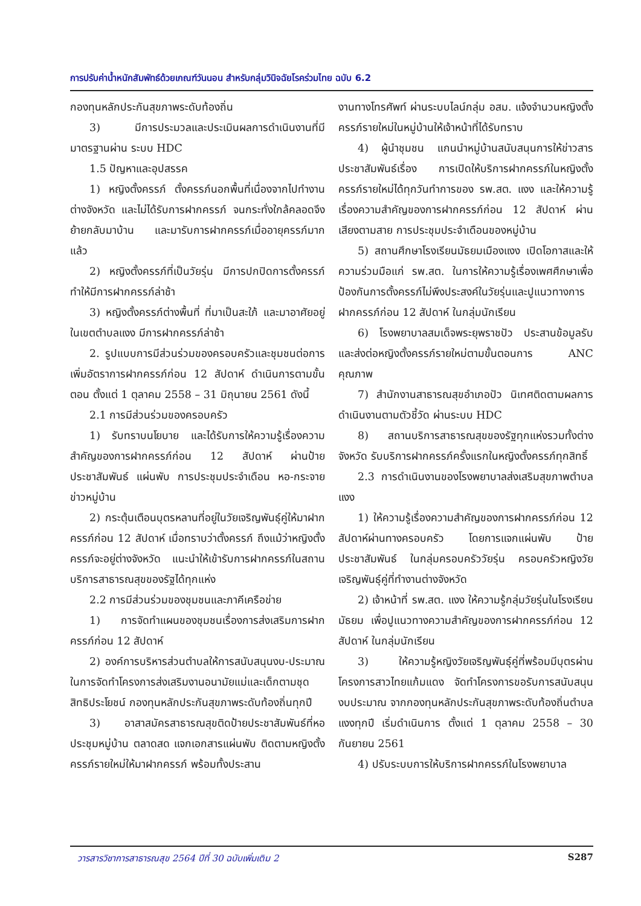การปรับค่าน้ำหนักสัมพัทธ์ด้วยเกณฑ์วันนอน สำหรับกลุ่มวินิจฉัยโรคร่วมไทย ฉบับ 6.2
กองทุนหลักประกันสุขภาพระดับท้องถิ่น
3) มีการประมวลและประเมินผลการดำเนินงานที่มีมาตรฐานผ่าน ระบบ HDC
1.5 ปัญหาและอุปสรรค
1) หญิงตั้งครรภ์ ตั้งครรภ์นอกพื้นที่เนื่องจากไปทำงานต่างจังหวัด และไม่ได้รับการฝากครรภ์ จนกระทั่งใกล้คลอดจึงย้ายกลับมาบ้าน และมารับการฝากครรภ์เมื่ออายุครรภ์มากแล้ว
2) หญิงตั้งครรภ์ที่เป็นวัยรุ่น มีการปกปิดการตั้งครรภ์ ทำให้มีการฝากครรภ์ล่าช้า
3) หญิงตั้งครรภ์ต่างพื้นที่ ที่มาเป็นสะใภ้ และมาอาศัยอยู่ในเขตตำบลแงง มีการฝากครรภ์ล่าช้า
2. รูปแบบการมีส่วนร่วมของครอบครัวและชุมชนต่อการเพิ่มอัตราการฝากครรภ์ก่อน 12 สัปดาห์ ดำเนินการตามขั้นตอน ตั้งแต่ 1 ตุลาคม 2558 – 31 มิถุนายน 2561 ดังนี้
2.1 การมีส่วนร่วมของครอบครัว
1) รับทราบนโยบาย และได้รับการให้ความรู้เรื่องความสำคัญของการฝากครรภ์ก่อน 12 สัปดาห์ ผ่านป้ายประชาสัมพันธ์ แผ่นพับ การประชุมประจำเดือน หอ-กระจายข่าวหมู่บ้าน
2) กระตุ้นเตือนบุตรหลานที่อยู่ในวัยเจริญพันธุ์คู่ให้มาฝากครรภ์ก่อน 12 สัปดาห์ เมื่อทราบว่าตั้งครรภ์ ถึงแม้ว่าหญิงตั้งครรภ์จะอยู่ต่างจังหวัด แนะนำให้เข้ารับการฝากครรภ์ในสถานบริการสาธารณสุขของรัฐได้ทุกแห่ง
2.2 การมีส่วนร่วมของชุมชนและภาคีเครือข่าย
1) การจัดทำแผนของชุมชนเรื่องการส่งเสริมการฝากครรภ์ก่อน 12 สัปดาห์
2) องค์การบริหารส่วนตำบลให้การสนับสนุนงบ-ประมาณในการจัดทำโครงการส่งเสริมงานอนามัยแม่และเด็กตามชุดสิทธิประโยชน์ กองทุนหลักประกันสุขภาพระดับท้องถิ่นทุกปี
3) อาสาสมัครสาธารณสุขติดป้ายประชาสัมพันธ์ที่หอประชุมหมู่บ้าน ตลาดสด แจกเอกสารแผ่นพับ ติดตามหญิงตั้งครรภ์รายใหม่ให้มาฝากครรภ์ พร้อมทั้งประสาน
งานทางโทรศัพท์ ผ่านระบบไลน์กลุ่ม อสม. แจ้งจำนวนหญิงตั้งครรภ์รายใหม่ในหมู่บ้านให้เจ้าหน้าที่ได้รับทราบ
4) ผู้นำชุมชน แกนนำหมู่บ้านสนับสนุนการให้ข่าวสารประชาสัมพันธ์เรื่อง การเปิดให้บริการฝากครรภ์ในหญิงตั้งครรภ์รายใหม่ได้ทุกวันทำการของ รพ.สต. แงง และให้ความรู้เรื่องความสำคัญของการฝากครรภ์ก่อน 12 สัปดาห์ ผ่านเสียงตามสาย การประชุมประจำเดือนของหมู่บ้าน
5) สถานศึกษาโรงเรียนมัธยมเมืองแงง เปิดโอกาสและให้ความร่วมมือแก่ รพ.สต. ในการให้ความรู้เรื่องเพศศึกษาเพื่อป้องกันการตั้งครรภ์ไม่พึงประสงค์ในวัยรุ่นและปูแนวทางการฝากครรภ์ก่อน 12 สัปดาห์ ในกลุ่มนักเรียน
6) โรงพยาบาลสมเด็จพระยุพราชปัว ประสานข้อมูลรับและส่งต่อหญิงตั้งครรภ์รายใหม่ตามขั้นตอนการ ANC คุณภาพ
7) สำนักงานสาธารณสุขอำเภอปัว นิเทศติดตามผลการดำเนินงานตามตัวชี้วัด ผ่านระบบ HDC
8) สถานบริการสาธารณสุขของรัฐทุกแห่งรวมทั้งต่างจังหวัด รับบริการฝากครรภ์ครั้งแรกในหญิงตั้งครรภ์ทุกสิทธิ์
2.3 การดำเนินงานของโรงพยาบาลส่งเสริมสุขภาพตำบลแงง
1) ให้ความรู้เรื่องความสำคัญของการฝากครรภ์ก่อน 12 สัปดาห์ผ่านทางครอบครัว โดยการแจกแผ่นพับ ป้ายประชาสัมพันธ์ ในกลุ่มครอบครัววัยรุ่น ครอบครัวหญิงวัยเจริญพันธุ์คู่ที่ทำงานต่างจังหวัด
2) เจ้าหน้าที่ รพ.สต. แงง ให้ความรู้กลุ่มวัยรุ่นในโรงเรียนมัธยม เพื่อปูแนวทางความสำคัญของการฝากครรภ์ก่อน 12 สัปดาห์ ในกลุ่มนักเรียน
3) ให้ความรู้หญิงวัยเจริญพันธุ์คู่ที่พร้อมมีบุตรผ่านโครงการสาวไทยแก้มแดง จัดทำโครงการขอรับการสนับสนุนงบประมาณ จากกองทุนหลักประกันสุขภาพระดับท้องถิ่นตำบลแงงทุกปี เริ่มดำเนินการ ตั้งแต่ 1 ตุลาคม 2558 – 30 กันยายน 2561
4) ปรับระบบการให้บริการฝากครรภ์ในโรงพยาบาล
วารสารวิชาการสาธารณสุข 2564 ปีที่ 30 ฉบับเพิ่มเติม 2 S287